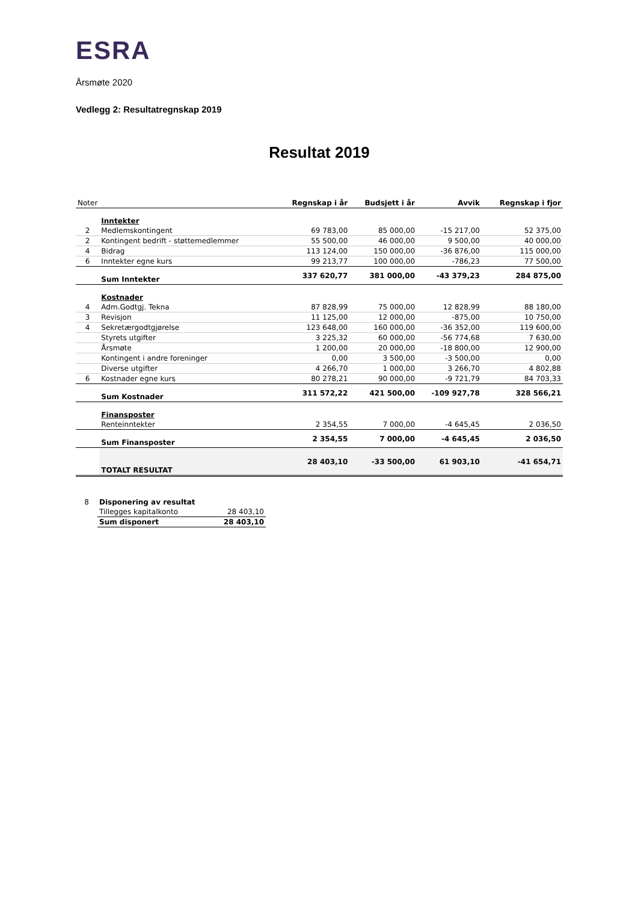ESRA
Årsmøte 2020
Vedlegg 2: Resultatregnskap 2019
Resultat 2019
| Noter | | Regnskap i år | Budsjett i år | Avvik | Regnskap i fjor |
| --- | --- | --- | --- | --- | --- |
| | Inntekter | | | | |
| 2 | Medlemskontingent | 69 783,00 | 85 000,00 | -15 217,00 | 52 375,00 |
| 2 | Kontingent bedrift - støttemedlemmer | 55 500,00 | 46 000,00 | 9 500,00 | 40 000,00 |
| 4 | Bidrag | 113 124,00 | 150 000,00 | -36 876,00 | 115 000,00 |
| 6 | Inntekter egne kurs | 99 213,77 | 100 000,00 | -786,23 | 77 500,00 |
| | Sum Inntekter | 337 620,77 | 381 000,00 | -43 379,23 | 284 875,00 |
| | Kostnader | | | | |
| 4 | Adm.Godtgj. Tekna | 87 828,99 | 75 000,00 | 12 828,99 | 88 180,00 |
| 3 | Revisjon | 11 125,00 | 12 000,00 | -875,00 | 10 750,00 |
| 4 | Sekretærgodtgjørelse | 123 648,00 | 160 000,00 | -36 352,00 | 119 600,00 |
| | Styrets utgifter | 3 225,32 | 60 000,00 | -56 774,68 | 7 630,00 |
| | Årsmøte | 1 200,00 | 20 000,00 | -18 800,00 | 12 900,00 |
| | Kontingent i andre foreninger | 0,00 | 3 500,00 | -3 500,00 | 0,00 |
| | Diverse utgifter | 4 266,70 | 1 000,00 | 3 266,70 | 4 802,88 |
| 6 | Kostnader egne kurs | 80 278,21 | 90 000,00 | -9 721,79 | 84 703,33 |
| | Sum Kostnader | 311 572,22 | 421 500,00 | -109 927,78 | 328 566,21 |
| | Finansposter | | | | |
| | Renteinntekter | 2 354,55 | 7 000,00 | -4 645,45 | 2 036,50 |
| | Sum Finansposter | 2 354,55 | 7 000,00 | -4 645,45 | 2 036,50 |
| | TOTALT RESULTAT | 28 403,10 | -33 500,00 | 61 903,10 | -41 654,71 |
| 8 | Disponering av resultat | |
| | Tillegges kapitalkonto | 28 403,10 |
| | Sum disponert | 28 403,10 |